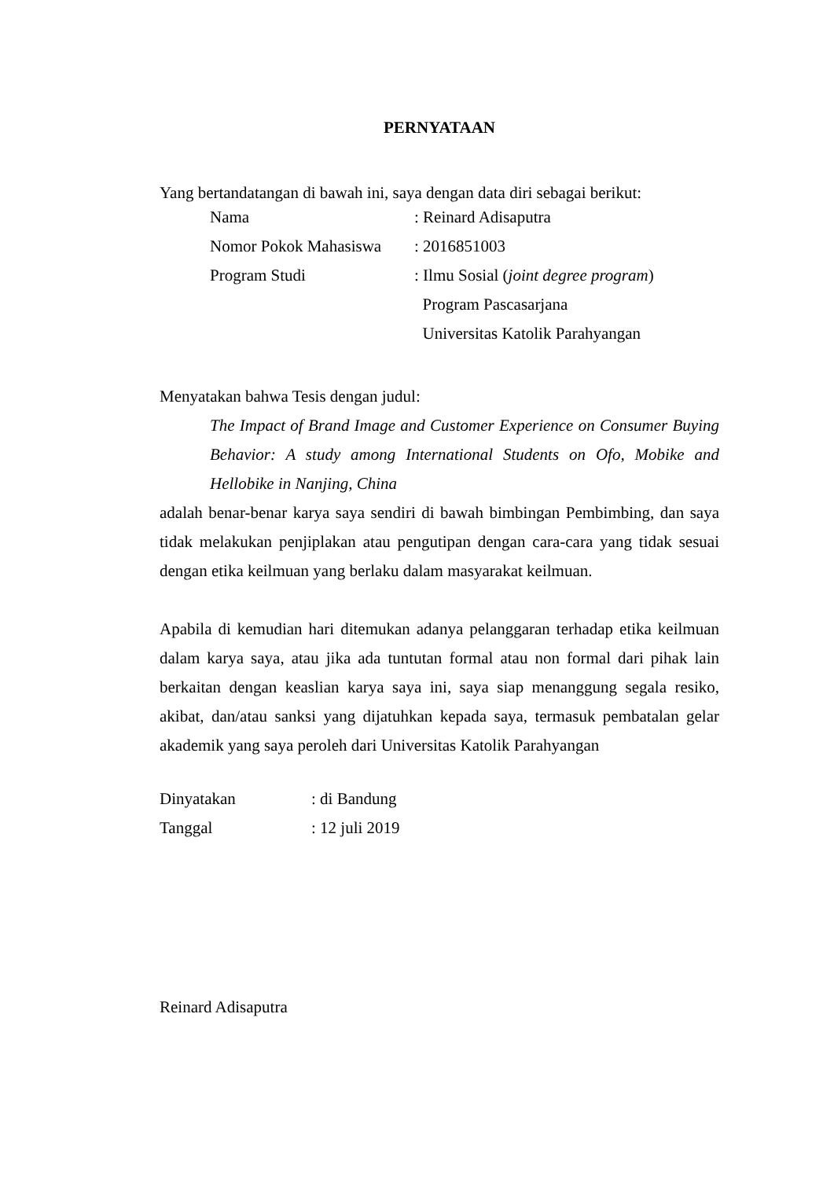PERNYATAAN
Yang bertandatangan di bawah ini, saya dengan data diri sebagai berikut:
| Nama | : Reinard Adisaputra |
| Nomor Pokok Mahasiswa | : 2016851003 |
| Program Studi | : Ilmu Sosial ( joint degree program ) |
| | Program Pascasarjana |
| | Universitas Katolik Parahyangan |
Menyatakan bahwa Tesis dengan judul:
The Impact of Brand Image and Customer Experience on Consumer Buying Behavior: A study among International Students on Ofo, Mobike and Hellobike in Nanjing, China
adalah benar-benar karya saya sendiri di bawah bimbingan Pembimbing, dan saya tidak melakukan penjiplakan atau pengutipan dengan cara-cara yang tidak sesuai dengan etika keilmuan yang berlaku dalam masyarakat keilmuan.
Apabila di kemudian hari ditemukan adanya pelanggaran terhadap etika keilmuan dalam karya saya, atau jika ada tuntutan formal atau non formal dari pihak lain berkaitan dengan keaslian karya saya ini, saya siap menanggung segala resiko, akibat, dan/atau sanksi yang dijatuhkan kepada saya, termasuk pembatalan gelar akademik yang saya peroleh dari Universitas Katolik Parahyangan
| Dinyatakan | : di Bandung |
| Tanggal | : 12 juli 2019 |
Reinard Adisaputra